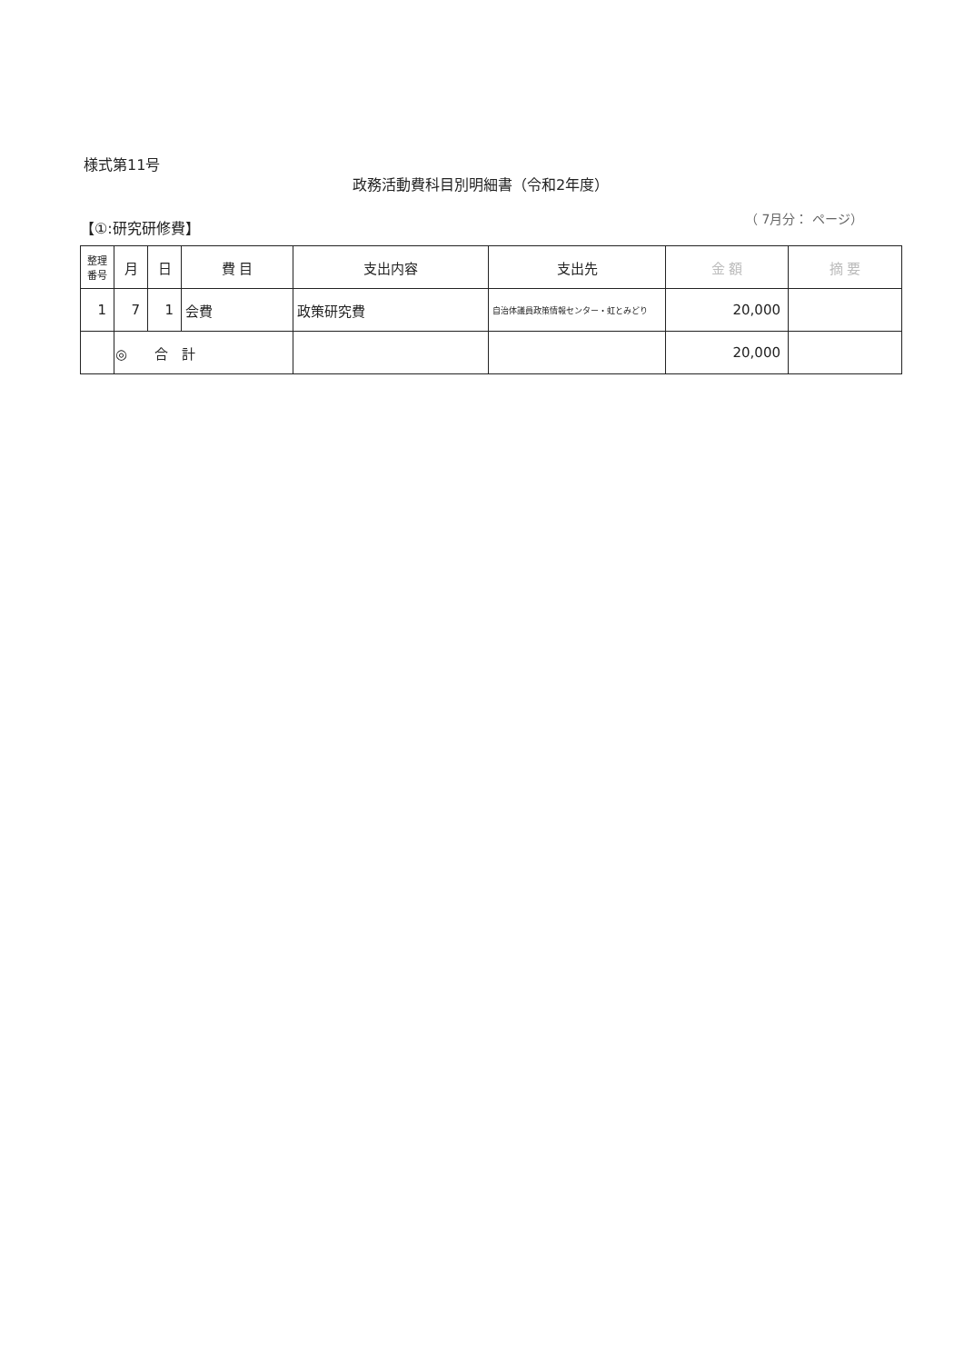様式第11号
政務活動費科目別明細書（令和2年度）
【①:研究研修費】 （ 7月分： ページ）
| 整理 番号 | 月 | 日 | 費 目 | 支出内容 | 支出先 | 金 額 | 摘 要 |
| --- | --- | --- | --- | --- | --- | --- | --- |
| 1 | 7 | 1 | 会費 | 政策研究費 | 自治体議員政策情報センター・虹とみどり | 20,000 | |
| | ◎ 合 計 | | | | | 20,000 | |